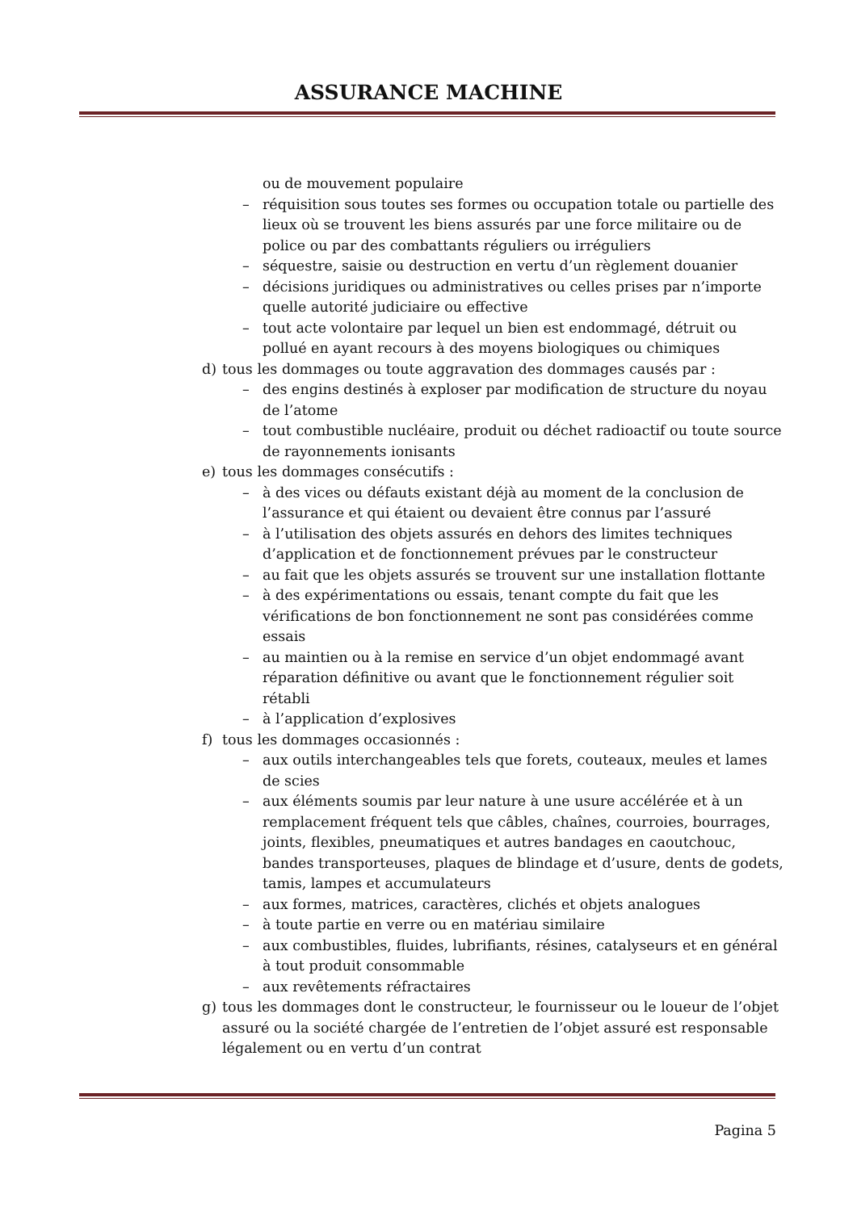ASSURANCE MACHINE
ou de mouvement populaire
– réquisition sous toutes ses formes ou occupation totale ou partielle des lieux où se trouvent les biens assurés par une force militaire ou de police ou par des combattants réguliers ou irréguliers
– séquestre, saisie ou destruction en vertu d’un règlement douanier
– décisions juridiques ou administratives ou celles prises par n’importe quelle autorité judiciaire ou effective
– tout acte volontaire par lequel un bien est endommagé, détruit ou pollué en ayant recours à des moyens biologiques ou chimiques
d) tous les dommages ou toute aggravation des dommages causés par :
– des engins destinés à exploser par modification de structure du noyau de l’atome
– tout combustible nucléaire, produit ou déchet radioactif ou toute source de rayonnements ionisants
e) tous les dommages consécutifs :
– à des vices ou défauts existant déjà au moment de la conclusion de l’assurance et qui étaient ou devaient être connus par l’assuré
– à l’utilisation des objets assurés en dehors des limites techniques d’application et de fonctionnement prévues par le constructeur
– au fait que les objets assurés se trouvent sur une installation flottante
– à des expérimentations ou essais, tenant compte du fait que les vérifications de bon fonctionnement ne sont pas considérées comme essais
– au maintien ou à la remise en service d’un objet endommagé avant réparation définitive ou avant que le fonctionnement régulier soit rétabli
– à l’application d’explosives
f) tous les dommages occasionnés :
– aux outils interchangeables tels que forets, couteaux, meules et lames de scies
– aux éléments soumis par leur nature à une usure accélérée et à un remplacement fréquent tels que câbles, chaînes, courroies, bourrages, joints, flexibles, pneumatiques et autres bandages en caoutchouc, bandes transporteuses, plaques de blindage et d’usure, dents de godets, tamis, lampes et accumulateurs
– aux formes, matrices, caractères, clichés et objets analogues
– à toute partie en verre ou en matériau similaire
– aux combustibles, fluides, lubrifiants, résines, catalyseurs et en général à tout produit consommable
– aux revêtements réfractaires
g) tous les dommages dont le constructeur, le fournisseur ou le loueur de l’objet assuré ou la société chargée de l’entretien de l’objet assuré est responsable légalement ou en vertu d’un contrat
Pagina 5